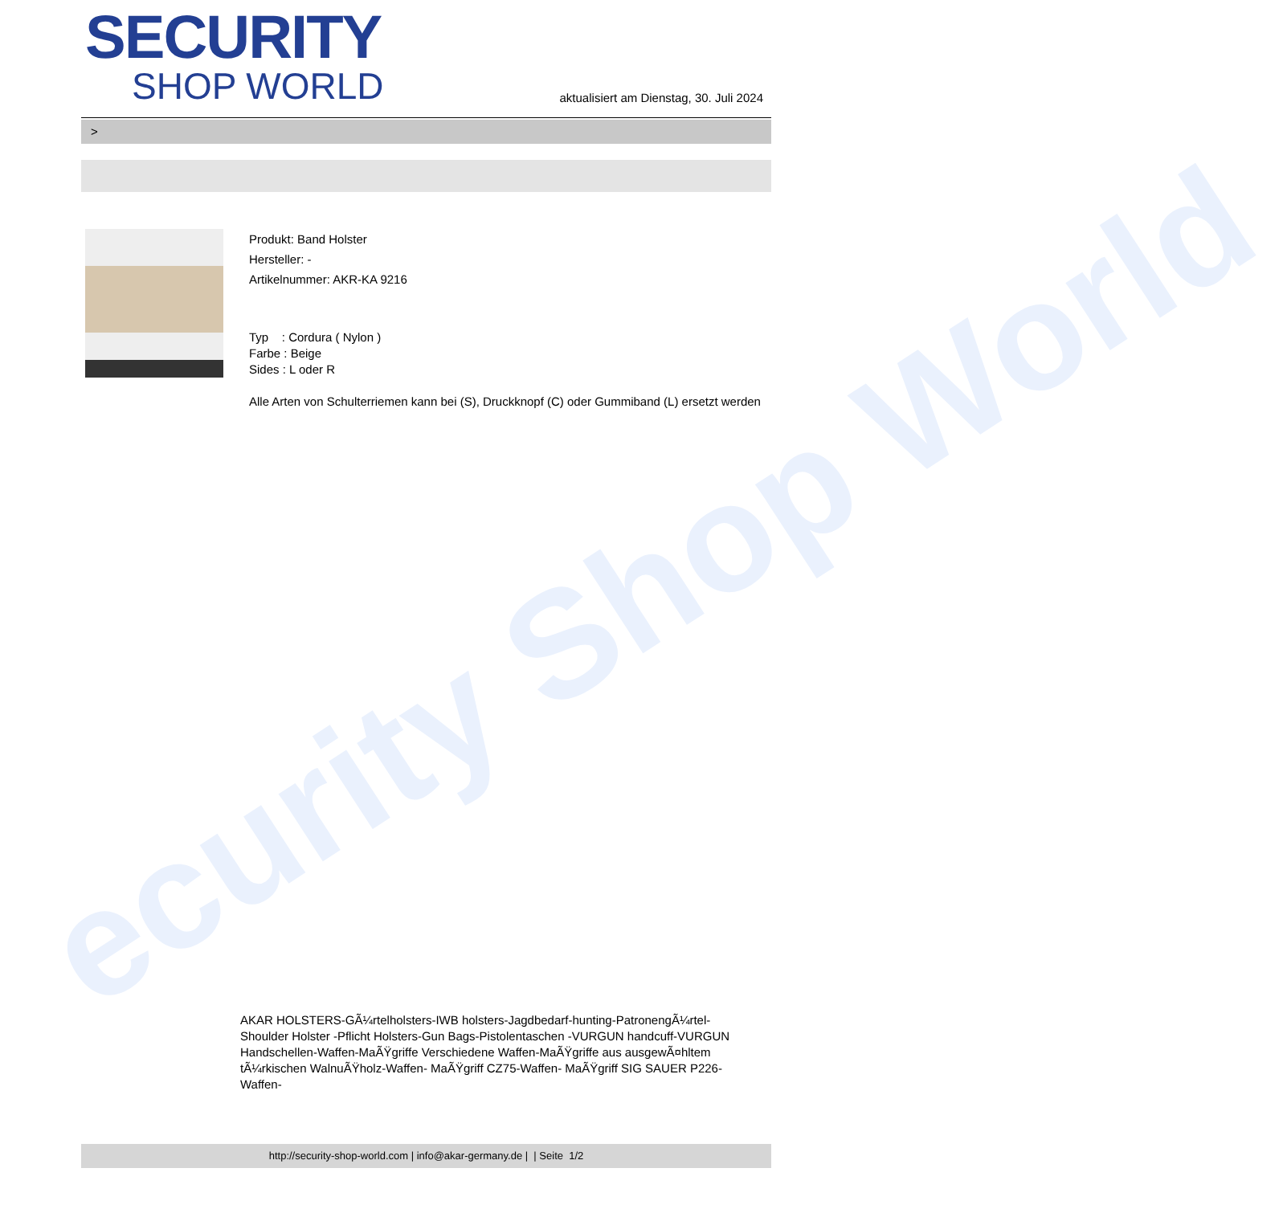ecurity Shop World
SECURITY
SHOP WORLD
aktualisiert am Dienstag, 30. Juli 2024
>
Produkt: Band Holster
Hersteller: -
Artikelnummer: AKR-KA 9216
Typ : Cordura ( Nylon )
Farbe : Beige
Sides : L oder R
Alle Arten von Schulterriemen kann bei (S), Druckknopf (C) oder Gummiband (L) ersetzt werden
AKAR HOLSTERS-GÃ¼rtelholsters-IWB holsters-Jagdbedarf-hunting-PatronengÃ¼rtel- Shoulder Holster -Pflicht Holsters-Gun Bags-Pistolentaschen -VURGUN handcuff-VURGUN Handschellen-Waffen-MaÃŸgriffe Verschiedene Waffen-MaÃŸgriffe aus ausgewÃ¤hltem tÃ¼rkischen WalnuÃŸholz-Waffen- MaÃŸgriff CZ75-Waffen- MaÃŸgriff SIG SAUER P226-Waffen-
http://security-shop-world.com | info@akar-germany.de | | Seite 1/2